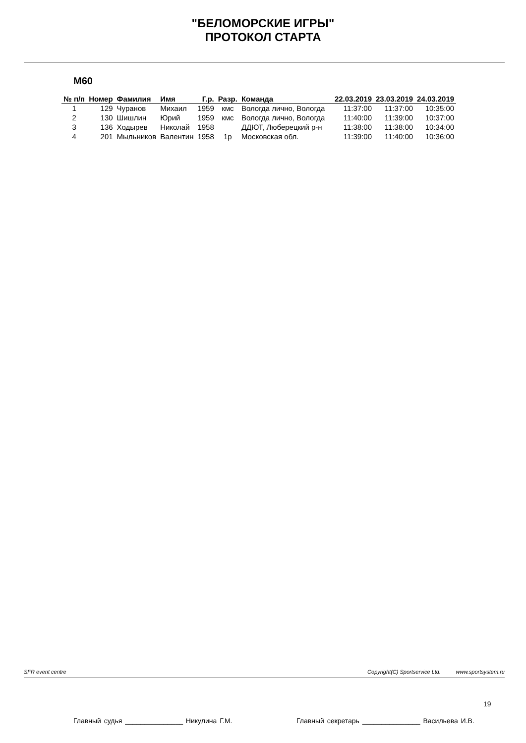"БЕЛОМОРСКИЕ ИГРЫ"
ПРОТОКОЛ СТАРТА
М60
| № п/п | Номер | Фамилия | Имя | Г.р. | Разр. | Команда | 22.03.2019 | 23.03.2019 | 24.03.2019 |
| --- | --- | --- | --- | --- | --- | --- | --- | --- | --- |
| 1 | 129 | Чуранов | Михаил | 1959 | кмс | Вологда лично, Вологда | 11:37:00 | 11:37:00 | 10:35:00 |
| 2 | 130 | Шишлин | Юрий | 1959 | кмс | Вологда лично, Вологда | 11:40:00 | 11:39:00 | 10:37:00 |
| 3 | 136 | Ходырев | Николай | 1958 | | ДДЮТ, Люберецкий р-н | 11:38:00 | 11:38:00 | 10:34:00 |
| 4 | 201 | Мыльников | Валентин | 1958 | 1р | Московская обл. | 11:39:00 | 11:40:00 | 10:36:00 |
SFR event centre Copyright(C) Sportservice Ltd. www.sportsystem.ru
19
Главный судья _______________ Никулина Г.М. Главный секретарь _______________ Васильева И.В.